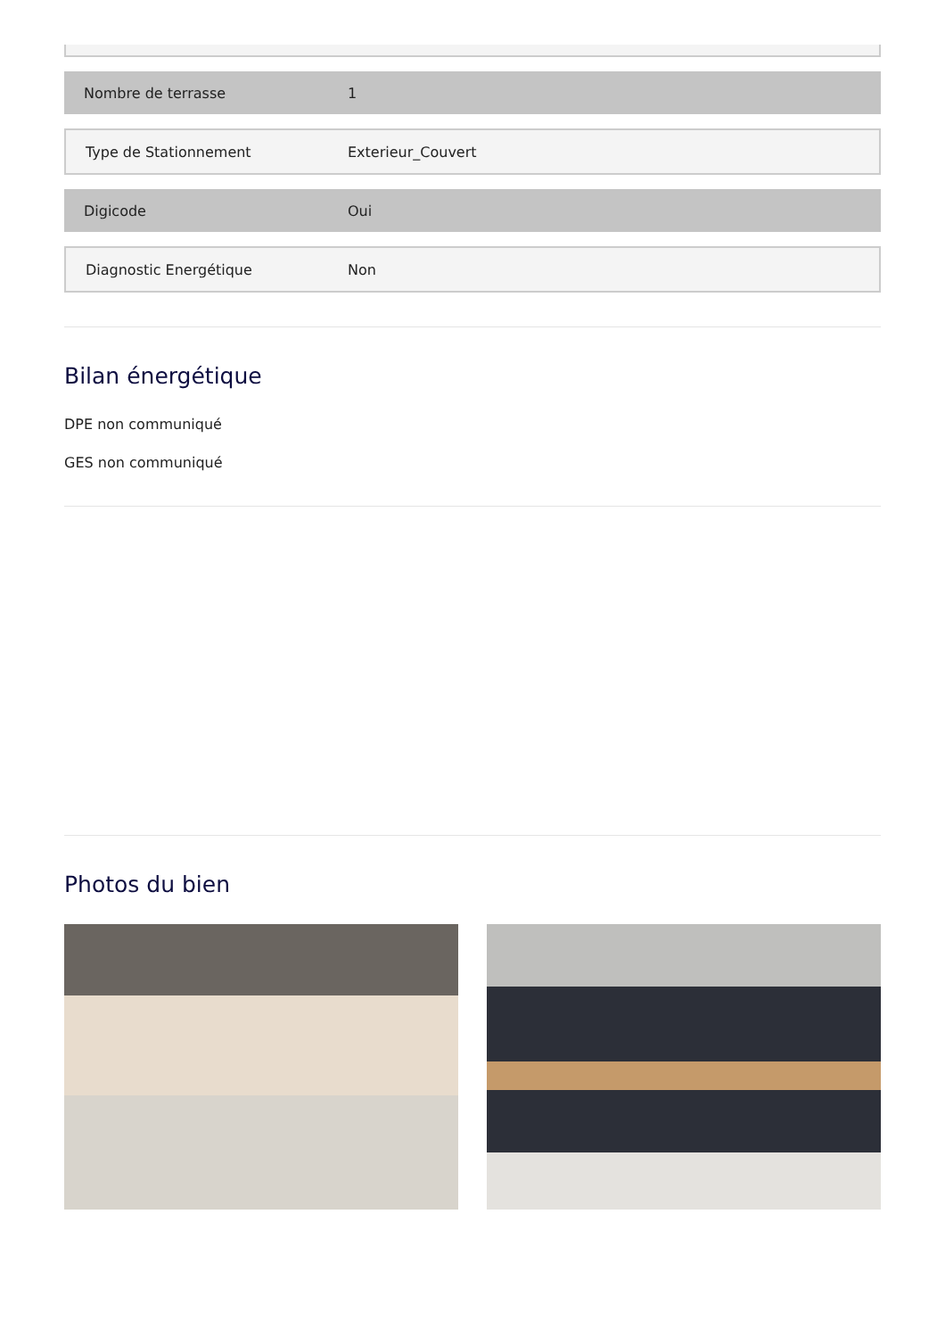| Nombre de terrasse | 1 |
| Type de Stationnement | Exterieur_Couvert |
| Digicode | Oui |
| Diagnostic Energétique | Non |
Bilan énergétique
DPE non communiqué
GES non communiqué
Photos du bien